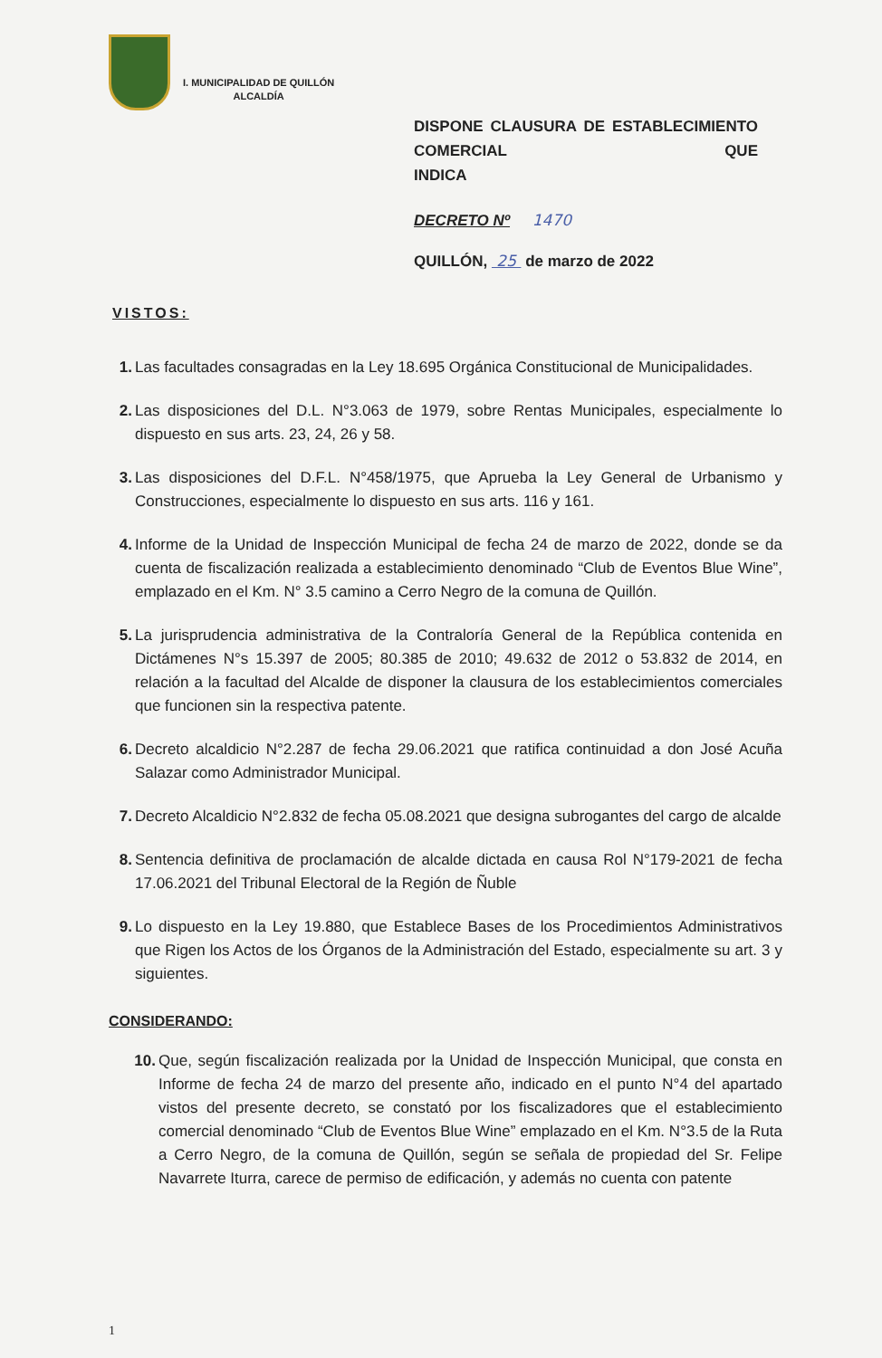I. MUNICIPALIDAD DE QUILLÓN
ALCALDÍA
DISPONE CLAUSURA DE ESTABLECIMIENTO COMERCIAL QUE
INDICA
DECRETO Nº 1470
QUILLÓN, 25 de marzo de 2022
VISTOS:
1. Las facultades consagradas en la Ley 18.695 Orgánica Constitucional de Municipalidades.
2. Las disposiciones del D.L. N°3.063 de 1979, sobre Rentas Municipales, especialmente lo dispuesto en sus arts. 23, 24, 26 y 58.
3. Las disposiciones del D.F.L. N°458/1975, que Aprueba la Ley General de Urbanismo y Construcciones, especialmente lo dispuesto en sus arts. 116 y 161.
4. Informe de la Unidad de Inspección Municipal de fecha 24 de marzo de 2022, donde se da cuenta de fiscalización realizada a establecimiento denominado “Club de Eventos Blue Wine”, emplazado en el Km. N° 3.5 camino a Cerro Negro de la comuna de Quillón.
5. La jurisprudencia administrativa de la Contraloría General de la República contenida en Dictámenes N°s 15.397 de 2005; 80.385 de 2010; 49.632 de 2012 o 53.832 de 2014, en relación a la facultad del Alcalde de disponer la clausura de los establecimientos comerciales que funcionen sin la respectiva patente.
6. Decreto alcaldicio N°2.287 de fecha 29.06.2021 que ratifica continuidad a don José Acuña Salazar como Administrador Municipal.
7. Decreto Alcaldicio N°2.832 de fecha 05.08.2021 que designa subrogantes del cargo de alcalde
8. Sentencia definitiva de proclamación de alcalde dictada en causa Rol N°179-2021 de fecha 17.06.2021 del Tribunal Electoral de la Región de Ñuble
9. Lo dispuesto en la Ley 19.880, que Establece Bases de los Procedimientos Administrativos que Rigen los Actos de los Órganos de la Administración del Estado, especialmente su art. 3 y siguientes.
CONSIDERANDO:
10. Que, según fiscalización realizada por la Unidad de Inspección Municipal, que consta en Informe de fecha 24 de marzo del presente año, indicado en el punto N°4 del apartado vistos del presente decreto, se constató por los fiscalizadores que el establecimiento comercial denominado “Club de Eventos Blue Wine” emplazado en el Km. N°3.5 de la Ruta a Cerro Negro, de la comuna de Quillón, según se señala de propiedad del Sr. Felipe Navarrete Iturra, carece de permiso de edificación, y además no cuenta con patente
1